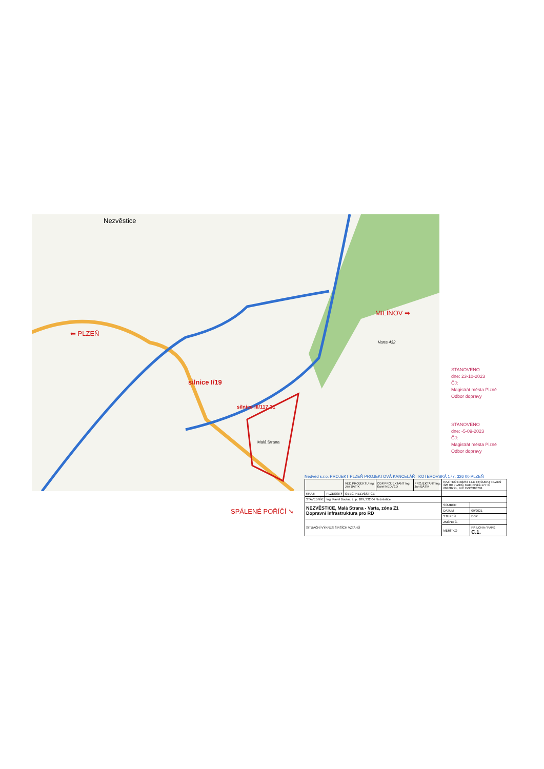Nezvěstice
⬅ PLZEŇ
MILÍNOV ➡
silnice I/19
silnice III/117 31
Malá Strana
Varta 432
SPÁLENÉ POŘÍČÍ ➘
STANOVENO
dne: 23-10-2023
ČJ:
Magistrát města Plzně
Odbor dopravy
STANOVENO
dne: -5-09-2023
ČJ:
Magistrát města Plzně
Odbor dopravy
Nedvěd s.r.o. PROJEKT PLZEŇ PROJEKTOVÁ KANCELÁŘ KOTEROVSKÁ 177, 326 00 PLZEŇ
| | | VED.PROJEKTU Ing. Jan BÁTÍK | ODP.PROJEKTANT Ing. Karel NEDVĚD | PROJEKTANT Ing. Jan BÁTÍK | RAZÍTKO Nedvěd s.r.o. PROJEKT PLZEŇ 326 00 PLZEŇ, Koterovská 177 IČ 26388791, DIČ CZ26388791 | |
| KRAJ: | PLZEŇSKÝ | OBEC: NEZVĚSTICE | | | | |
| STAVEBNÍK: | Ing. Pavel Boukal, č. p. 189, 332 04 Nezvěstice | | | | | |
| NEZVĚSTICE, Malá Strana - Varta, zóna Z1 Dopravní infrastruktura pro RD | | | | | SOUBOR | |
| | | | | | DATUM | 09/2021 |
| | | | | | STUPEŇ | DSP |
| SITUAČNÍ VÝKRES ŠIRŠÍCH VZTAHŮ | | | | | ZMĚNA Č. | |
| | | | | | MĚŘÍTKO | PŘÍLOHA / PARÉ C.1. |